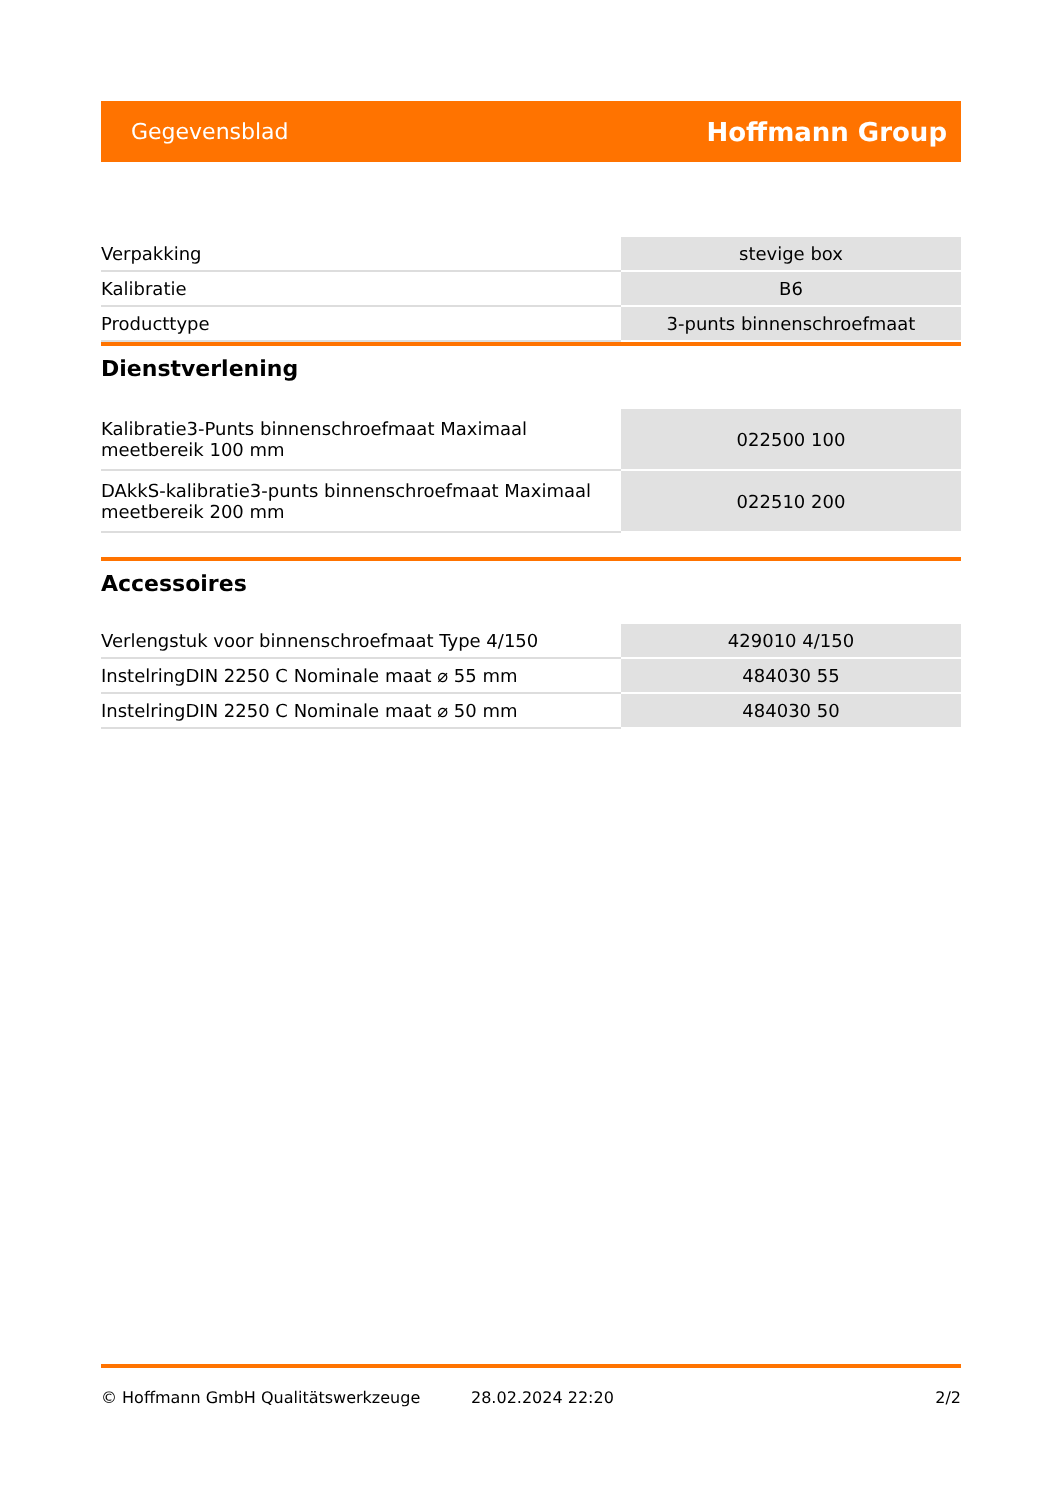Gegevensblad Hoffmann Group
| Verpakking | stevige box |
| Kalibratie | B6 |
| Producttype | 3-punts binnenschroefmaat |
Dienstverlening
| Kalibratie3-Punts binnenschroefmaat Maximaal meetbereik 100 mm | 022500 100 |
| DAkkS-kalibratie3-punts binnenschroefmaat Maximaal meetbereik 200 mm | 022510 200 |
Accessoires
| Verlengstuk voor binnenschroefmaat Type 4/150 | 429010 4/150 |
| InstelringDIN 2250 C Nominale maat ⌀ 55 mm | 484030 55 |
| InstelringDIN 2250 C Nominale maat ⌀ 50 mm | 484030 50 |
© Hoffmann GmbH Qualitätswerkzeuge 28.02.2024 22:20 2/2